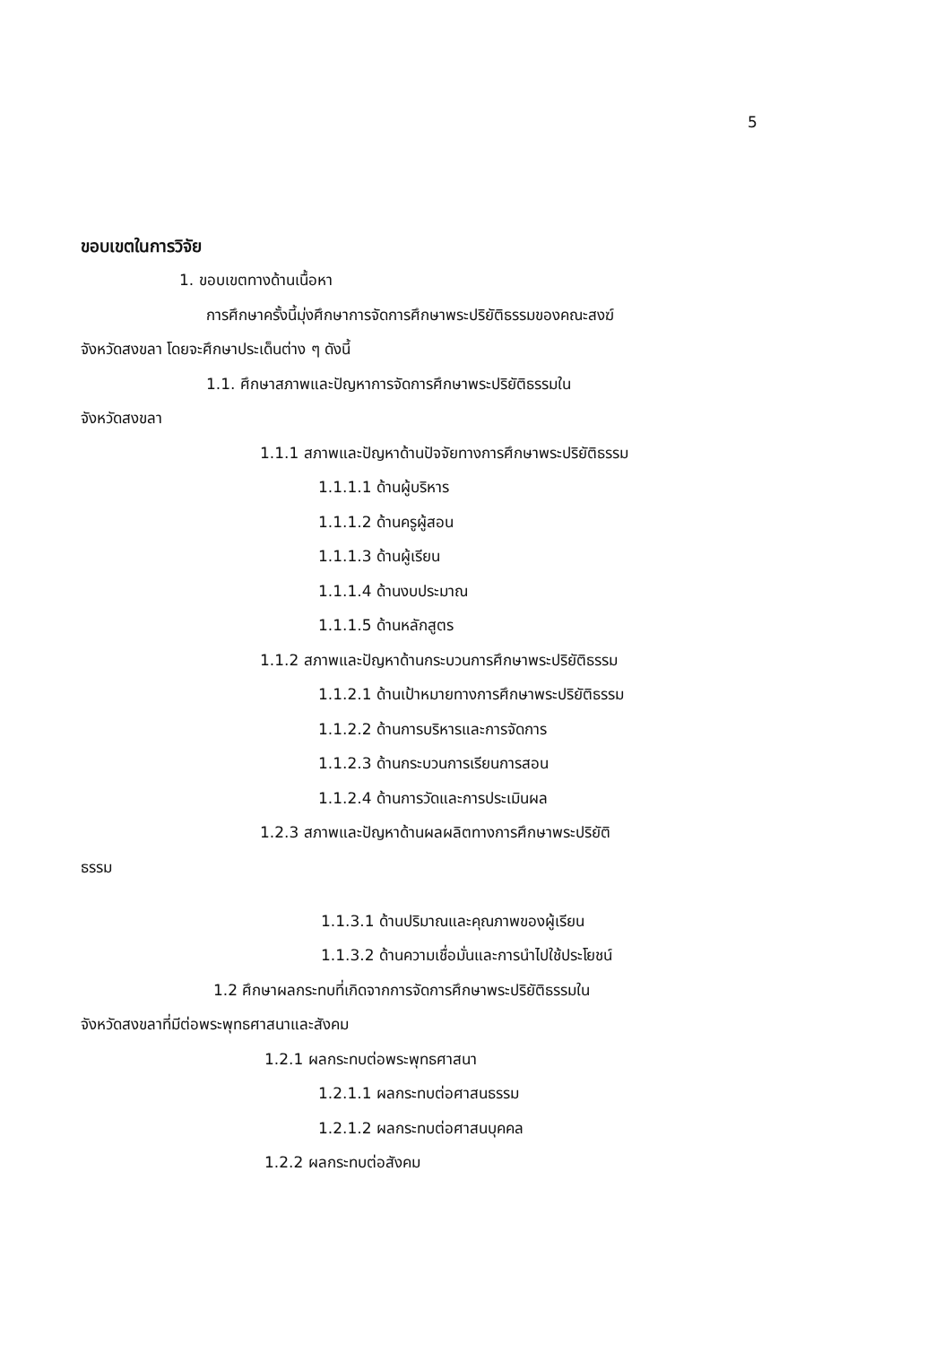5
ขอบเขตในการวิจัย
1. ขอบเขตทางด้านเนื้อหา
การศึกษาครั้งนี้มุ่งศึกษาการจัดการศึกษาพระปริยัติธรรมของคณะสงฆ์
จังหวัดสงขลา โดยจะศึกษาประเด็นต่าง ๆ ดังนี้
1.1. ศึกษาสภาพและปัญหาการจัดการศึกษาพระปริยัติธรรมใน
จังหวัดสงขลา
1.1.1 สภาพและปัญหาด้านปัจจัยทางการศึกษาพระปริยัติธรรม
1.1.1.1 ด้านผู้บริหาร
1.1.1.2 ด้านครูผู้สอน
1.1.1.3 ด้านผู้เรียน
1.1.1.4 ด้านงบประมาณ
1.1.1.5 ด้านหลักสูตร
1.1.2 สภาพและปัญหาด้านกระบวนการศึกษาพระปริยัติธรรม
1.1.2.1 ด้านเป้าหมายทางการศึกษาพระปริยัติธรรม
1.1.2.2 ด้านการบริหารและการจัดการ
1.1.2.3 ด้านกระบวนการเรียนการสอน
1.1.2.4 ด้านการวัดและการประเมินผล
1.2.3 สภาพและปัญหาด้านผลผลิตทางการศึกษาพระปริยัติ
ธรรม
1.1.3.1 ด้านปริมาณและคุณภาพของผู้เรียน
1.1.3.2 ด้านความเชื่อมั่นและการนำไปใช้ประโยชน์
1.2 ศึกษาผลกระทบที่เกิดจากการจัดการศึกษาพระปริยัติธรรมใน
จังหวัดสงขลาที่มีต่อพระพุทธศาสนาและสังคม
1.2.1 ผลกระทบต่อพระพุทธศาสนา
1.2.1.1 ผลกระทบต่อศาสนธรรม
1.2.1.2 ผลกระทบต่อศาสนบุคคล
1.2.2 ผลกระทบต่อสังคม